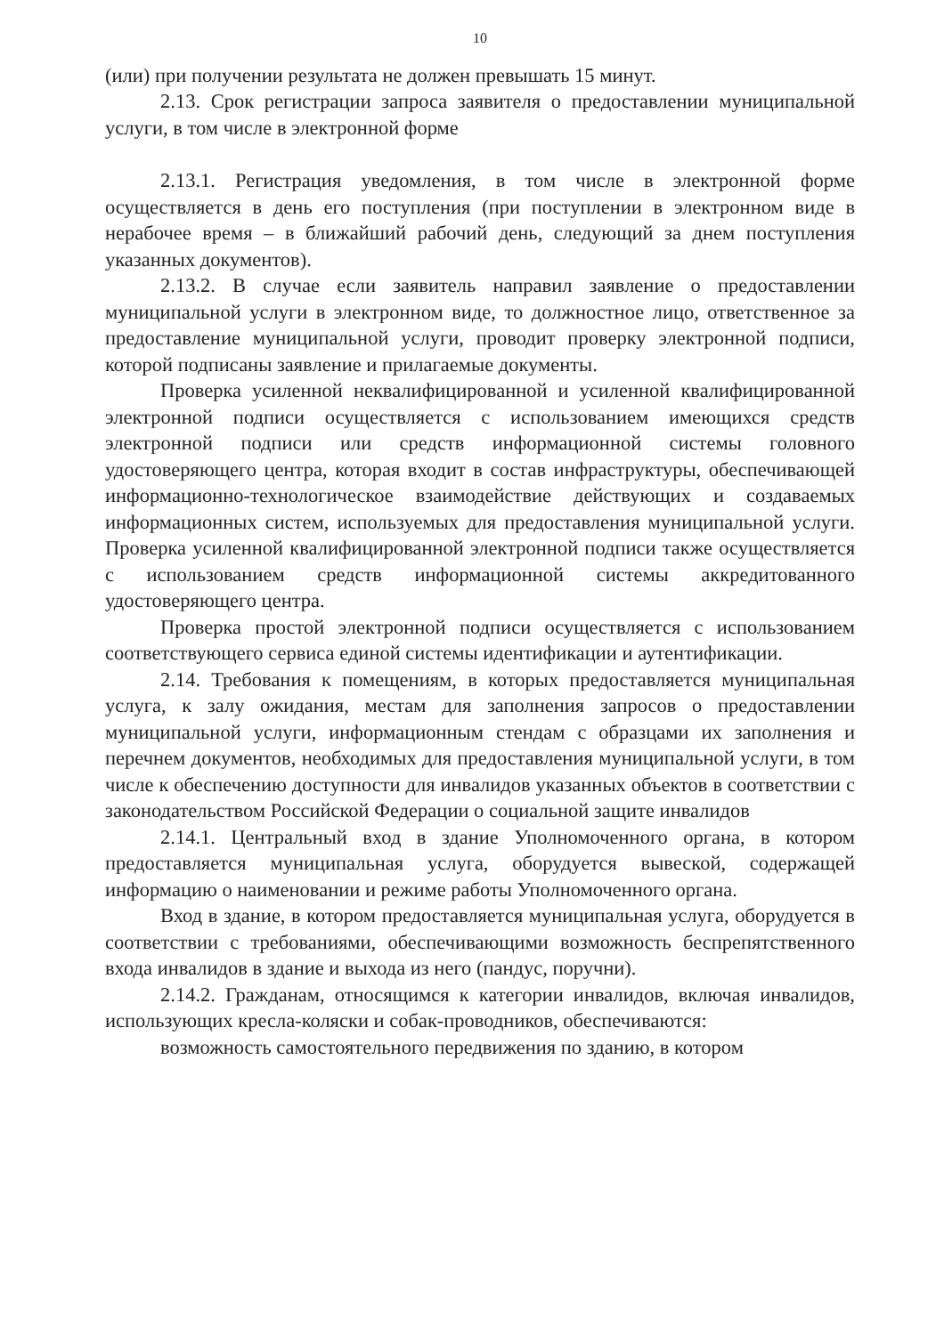10
(или) при получении результата не должен превышать 15 минут.
2.13. Срок регистрации запроса заявителя о предоставлении муниципальной услуги, в том числе в электронной форме
2.13.1. Регистрация уведомления, в том числе в электронной форме осуществляется в день его поступления (при поступлении в электронном виде в нерабочее время – в ближайший рабочий день, следующий за днем поступления указанных документов).
2.13.2. В случае если заявитель направил заявление о предоставлении муниципальной услуги в электронном виде, то должностное лицо, ответственное за предоставление муниципальной услуги, проводит проверку электронной подписи, которой подписаны заявление и прилагаемые документы.
Проверка усиленной неквалифицированной и усиленной квалифицированной электронной подписи осуществляется с использованием имеющихся средств электронной подписи или средств информационной системы головного удостоверяющего центра, которая входит в состав инфраструктуры, обеспечивающей информационно-технологическое взаимодействие действующих и создаваемых информационных систем, используемых для предоставления муниципальной услуги. Проверка усиленной квалифицированной электронной подписи также осуществляется с использованием средств информационной системы аккредитованного удостоверяющего центра.
Проверка простой электронной подписи осуществляется с использованием соответствующего сервиса единой системы идентификации и аутентификации.
2.14. Требования к помещениям, в которых предоставляется муниципальная услуга, к залу ожидания, местам для заполнения запросов о предоставлении муниципальной услуги, информационным стендам с образцами их заполнения и перечнем документов, необходимых для предоставления муниципальной услуги, в том числе к обеспечению доступности для инвалидов указанных объектов в соответствии с законодательством Российской Федерации о социальной защите инвалидов
2.14.1. Центральный вход в здание Уполномоченного органа, в котором предоставляется муниципальная услуга, оборудуется вывеской, содержащей информацию о наименовании и режиме работы Уполномоченного органа.
Вход в здание, в котором предоставляется муниципальная услуга, оборудуется в соответствии с требованиями, обеспечивающими возможность беспрепятственного входа инвалидов в здание и выхода из него (пандус, поручни).
2.14.2. Гражданам, относящимся к категории инвалидов, включая инвалидов, использующих кресла-коляски и собак-проводников, обеспечиваются:
возможность самостоятельного передвижения по зданию, в котором